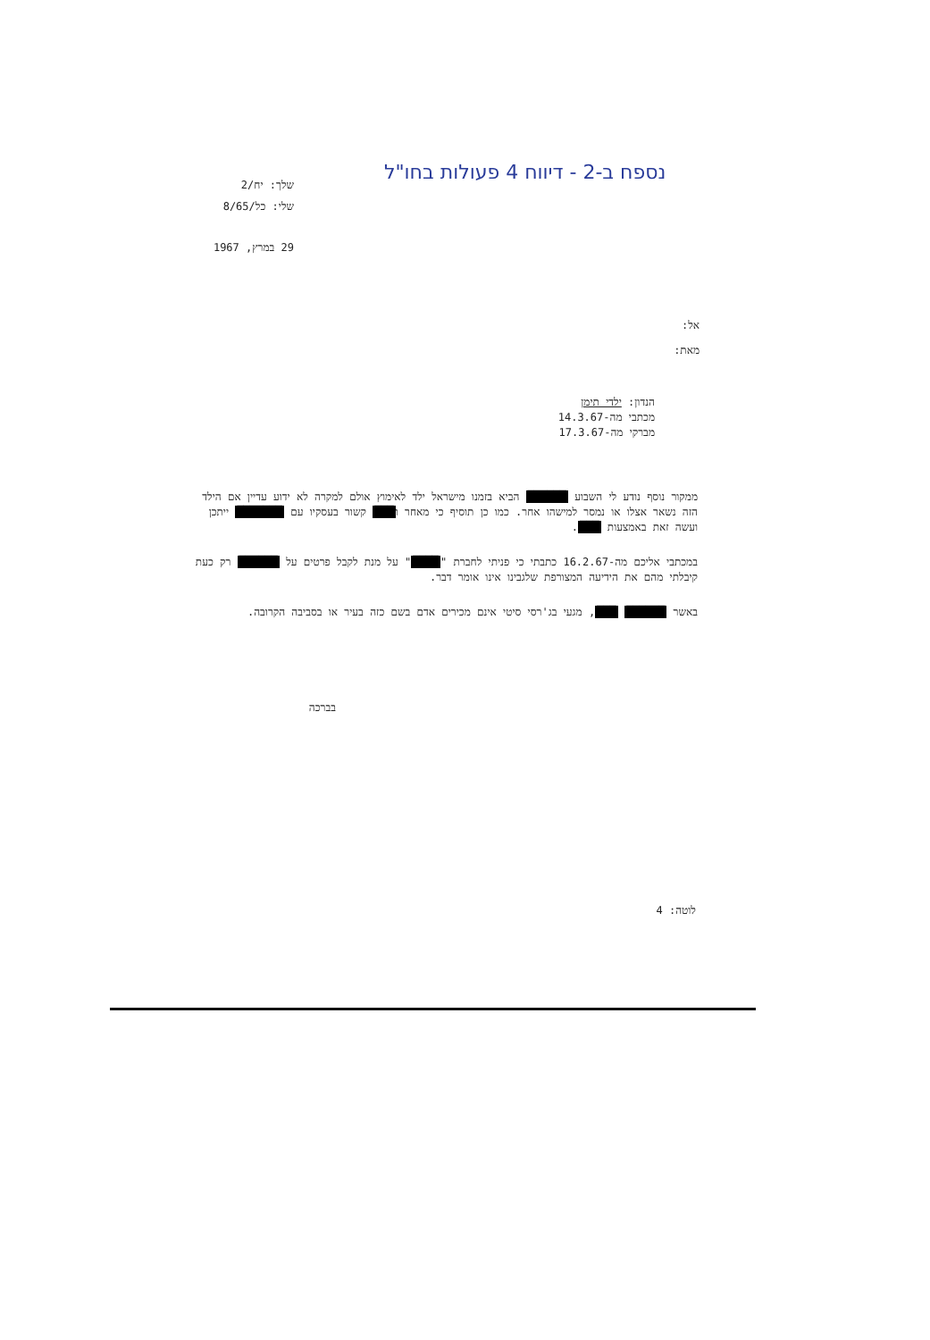נספח ב-2 - דיווח 4 פעולות בחו"ל
שלך: יח/2
שלי: כל/8/65
29 במרץ, 1967
אל:
מאת:
הנדון: ילדי תימן
מכתבי מה-14.3.67
מברקי מה-17.3.67
ממקור נוסף נודע לי השבוע ██████ הביא בזמנו מישראל ילד לאימוץ אולם למקרה לא ידוע עדיין אם הילד הזה נשאר אצלו או נמסר למישהו אחר. כמו כן תוסיף כי מאחר ו███ קשור בעסקיו עם ███████ ייתכן ועשה זאת באמצעות ███.
במכתבי אליכם מה-16.2.67 כתבתי כי פניתי לחברת "████" על מנת לקבל פרטים על ██████ רק כעת קיבלתי מהם את הידיעה המצורפת שלגבינו אינו אומר דבר.
באשר ██████ ███, מגעי בג'רסי סיטי אינם מכירים אדם בשם כזה בעיר או בסביבה הקרובה.
בברכה
לוטה: 4